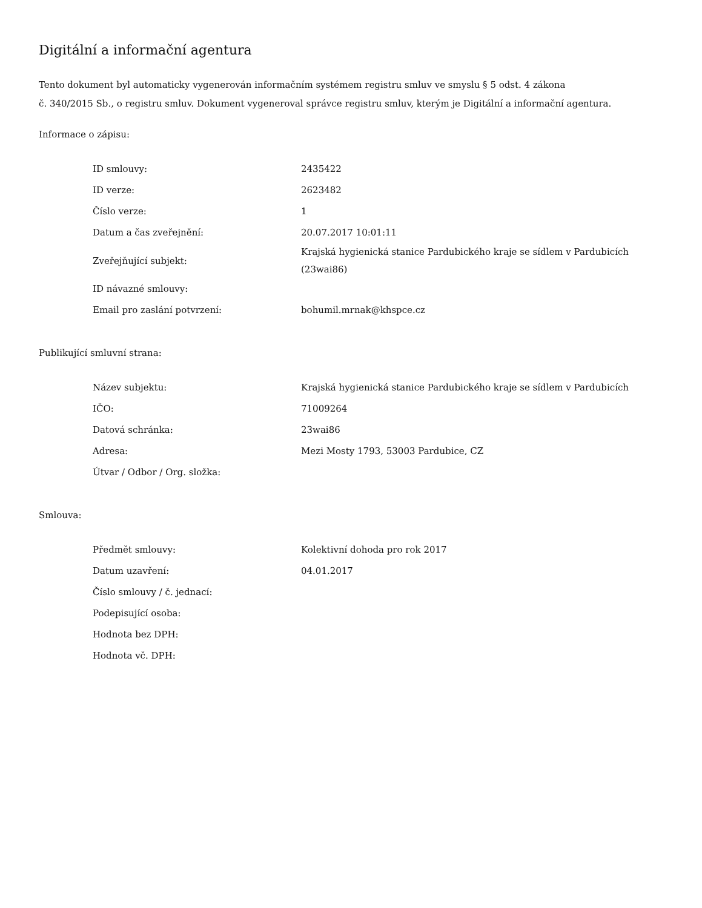Digitální a informační agentura
Tento dokument byl automaticky vygenerován informačním systémem registru smluv ve smyslu § 5 odst. 4 zákona
č. 340/2015 Sb., o registru smluv. Dokument vygeneroval správce registru smluv, kterým je Digitální a informační agentura.
Informace o zápisu:
| ID smlouvy: | 2435422 |
| ID verze: | 2623482 |
| Číslo verze: | 1 |
| Datum a čas zveřejnění: | 20.07.2017 10:01:11 |
| Zveřejňující subjekt: | Krajská hygienická stanice Pardubického kraje se sídlem v Pardubicích (23wai86) |
| ID návazné smlouvy: | |
| Email pro zaslání potvrzení: | bohumil.mrnak@khspce.cz |
Publikující smluvní strana:
| Název subjektu: | Krajská hygienická stanice Pardubického kraje se sídlem v Pardubicích |
| IČO: | 71009264 |
| Datová schránka: | 23wai86 |
| Adresa: | Mezi Mosty 1793, 53003 Pardubice, CZ |
| Útvar / Odbor / Org. složka: | |
Smlouva:
| Předmět smlouvy: | Kolektivní dohoda pro rok 2017 |
| Datum uzavření: | 04.01.2017 |
| Číslo smlouvy / č. jednací: | |
| Podepisující osoba: | |
| Hodnota bez DPH: | |
| Hodnota vč. DPH: | |